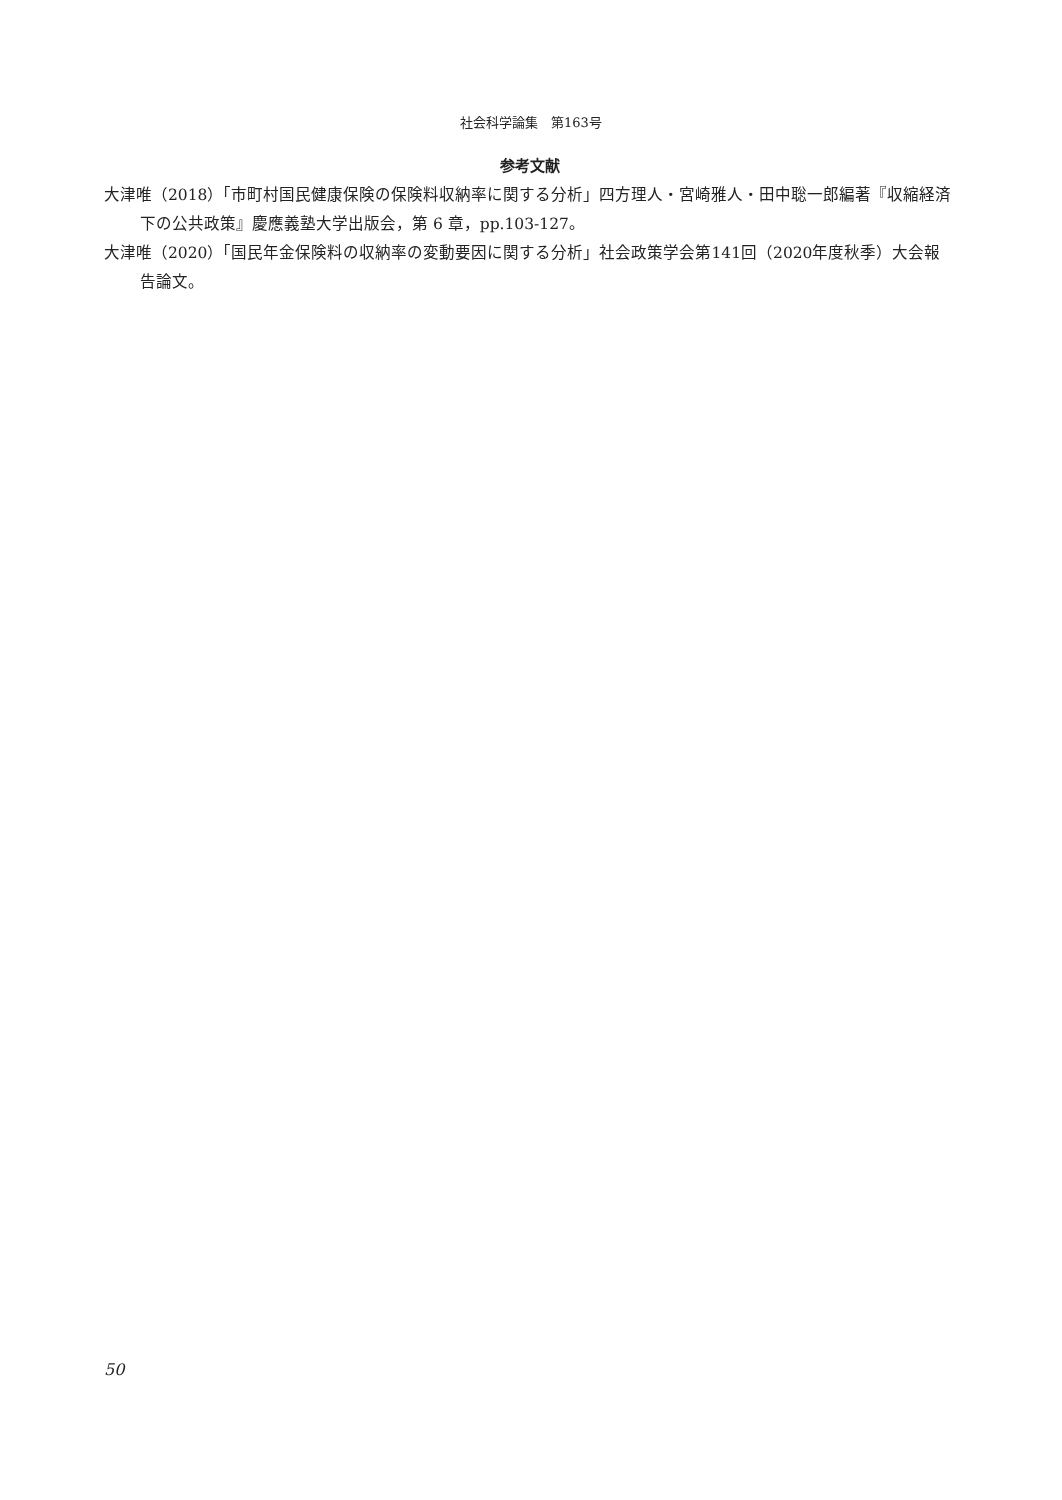社会科学論集　第163号
参考文献
大津唯（2018）「市町村国民健康保険の保険料収納率に関する分析」四方理人・宮崎雅人・田中聡一郎編著『収縮経済下の公共政策』慶應義塾大学出版会，第 6 章，pp.103-127。
大津唯（2020）「国民年金保険料の収納率の変動要因に関する分析」社会政策学会第141回（2020年度秋季）大会報告論文。
50